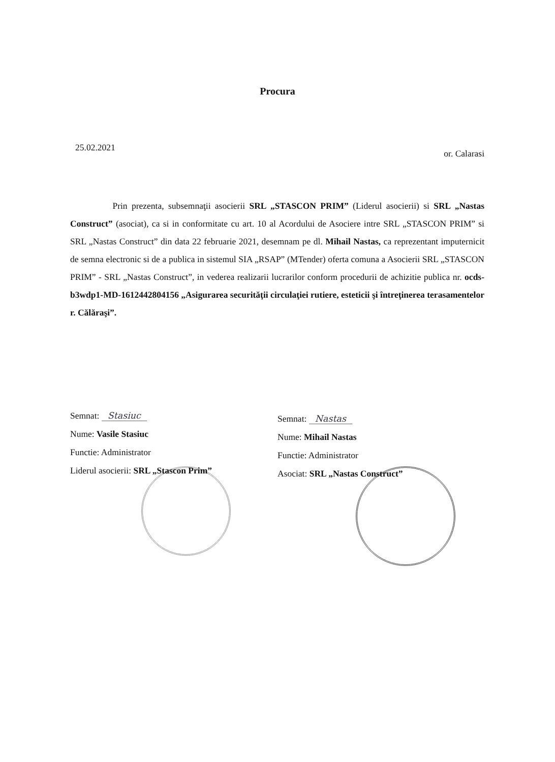Procura
25.02.2021
or. Calarasi
Prin prezenta, subsemnaţii asocierii SRL „STASCON PRIM” (Liderul asocierii) si SRL „Nastas Construct” (asociat), ca si in conformitate cu art. 10 al Acordului de Asociere intre SRL „STASCON PRIM” si SRL „Nastas Construct” din data 22 februarie 2021, desemnam pe dl. Mihail Nastas, ca reprezentant imputernicit de semna electronic si de a publica in sistemul SIA „RSAP” (MTender) oferta comuna a Asocierii SRL „STASCON PRIM” - SRL „Nastas Construct”, in vederea realizarii lucrarilor conform procedurii de achizitie publica nr. ocds-b3wdp1-MD-1612442804156 „Asigurarea securităţii circulaţiei rutiere, esteticii şi întreţinerea terasamentelor r. Călăraşi”.
Semnat: Stasiuc
Nume: Vasile Stasiuc
Functie: Administrator
Liderul asocierii: SRL „Stascon Prim”
Semnat: Nastas
Nume: Mihail Nastas
Functie: Administrator
Asociat: SRL „Nastas Construct”